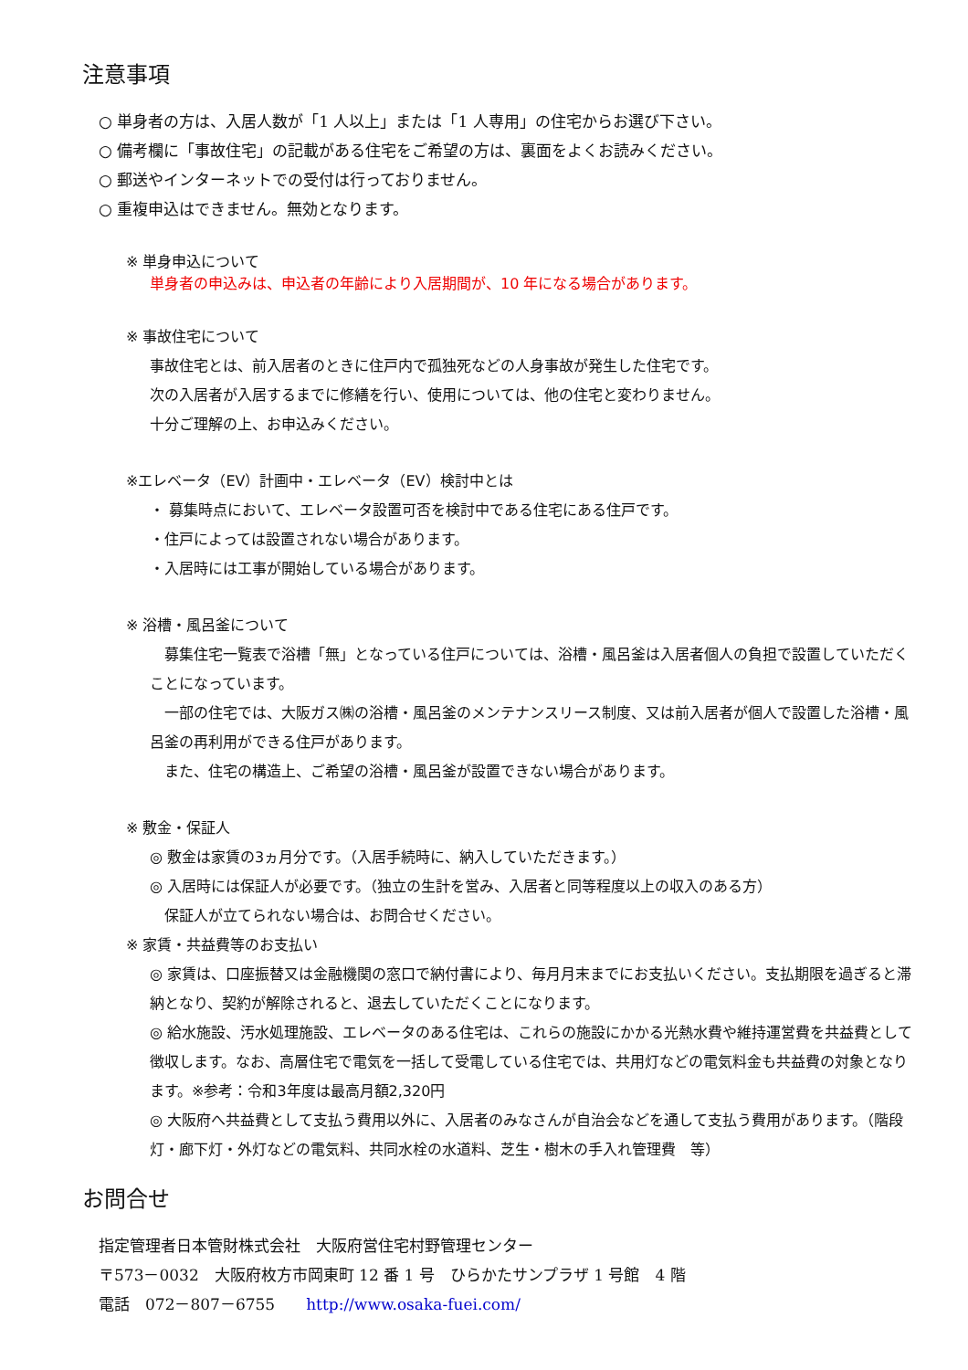注意事項
○ 単身者の方は、入居人数が「1 人以上」または「1 人専用」の住宅からお選び下さい。
○ 備考欄に「事故住宅」の記載がある住宅をご希望の方は、裏面をよくお読みください。
○ 郵送やインターネットでの受付は行っておりません。
○ 重複申込はできません。無効となります。
※ 単身申込について
単身者の申込みは、申込者の年齢により入居期間が、10 年になる場合があります。
※ 事故住宅について
事故住宅とは、前入居者のときに住戸内で孤独死などの人身事故が発生した住宅です。
次の入居者が入居するまでに修繕を行い、使用については、他の住宅と変わりません。
十分ご理解の上、お申込みください。
※エレベータ（EV）計画中・エレベータ（EV）検討中とは
・ 募集時点において、エレベータ設置可否を検討中である住宅にある住戸です。
・住戸によっては設置されない場合があります。
・入居時には工事が開始している場合があります。
※ 浴槽・風呂釜について
　募集住宅一覧表で浴槽「無」となっている住戸については、浴槽・風呂釜は入居者個人の負担で設置していただくことになっています。
　一部の住宅では、大阪ガス㈱の浴槽・風呂釜のメンテナンスリース制度、又は前入居者が個人で設置した浴槽・風呂釜の再利用ができる住戸があります。
　また、住宅の構造上、ご希望の浴槽・風呂釜が設置できない場合があります。
※ 敷金・保証人
◎ 敷金は家賃の3ヵ月分です。（入居手続時に、納入していただきます。）
◎ 入居時には保証人が必要です。（独立の生計を営み、入居者と同等程度以上の収入のある方）
　保証人が立てられない場合は、お問合せください。
※ 家賃・共益費等のお支払い
◎ 家賃は、口座振替又は金融機関の窓口で納付書により、毎月月末までにお支払いください。支払期限を過ぎると滞納となり、契約が解除されると、退去していただくことになります。
◎ 給水施設、汚水処理施設、エレベータのある住宅は、これらの施設にかかる光熱水費や維持運営費を共益費として徴収します。なお、高層住宅で電気を一括して受電している住宅では、共用灯などの電気料金も共益費の対象となります。※参考：令和3年度は最高月額2,320円
◎ 大阪府へ共益費として支払う費用以外に、入居者のみなさんが自治会などを通して支払う費用があります。（階段灯・廊下灯・外灯などの電気料、共同水栓の水道料、芝生・樹木の手入れ管理費　等）
お問合せ
指定管理者日本管財株式会社　大阪府営住宅村野管理センター
〒573－0032　大阪府枚方市岡東町 12 番 1 号　ひらかたサンプラザ 1 号館　4 階
電話　072－807－6755　　http://www.osaka-fuei.com/